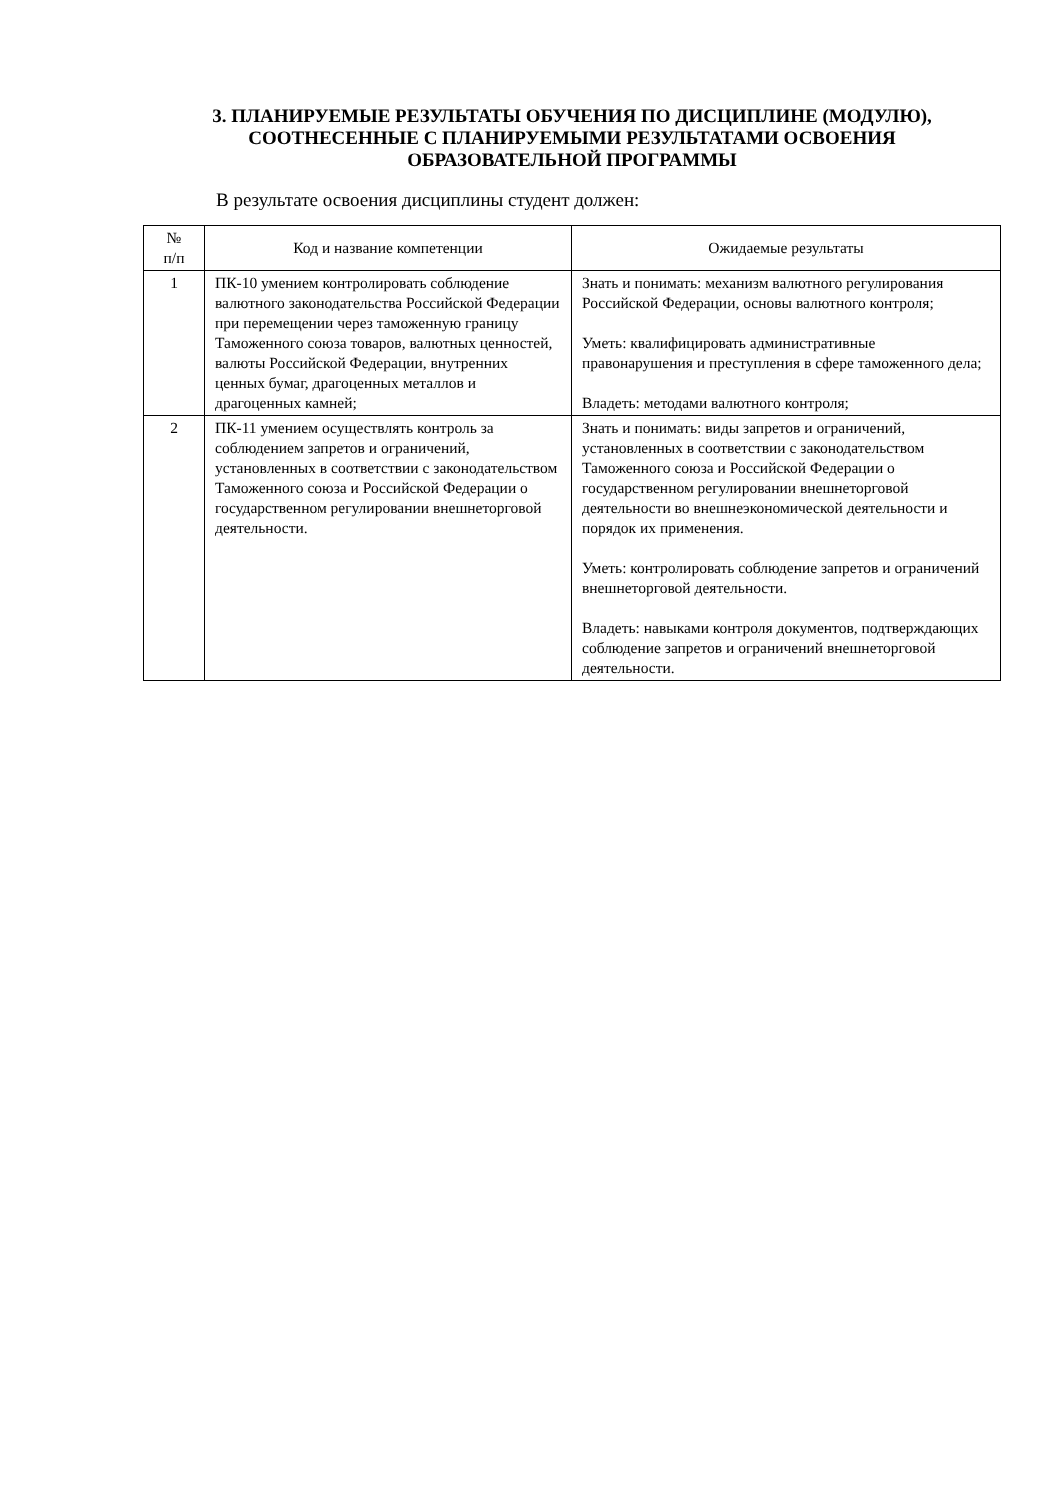3. ПЛАНИРУЕМЫЕ РЕЗУЛЬТАТЫ ОБУЧЕНИЯ ПО ДИСЦИПЛИНЕ (МОДУЛЮ),
СООТНЕСЕННЫЕ С ПЛАНИРУЕМЫМИ РЕЗУЛЬТАТАМИ ОСВОЕНИЯ
ОБРАЗОВАТЕЛЬНОЙ ПРОГРАММЫ
В результате освоения дисциплины студент должен:
| № п/п | Код и название компетенции | Ожидаемые результаты |
| --- | --- | --- |
| 1 | ПК-10 умением контролировать соблюдение валютного законодательства Российской Федерации при перемещении через таможенную границу Таможенного союза товаров, валютных ценностей, валюты Российской Федерации, внутренних ценных бумаг, драгоценных металлов и драгоценных камней; | Знать и понимать: механизм валютного регулирования Российской Федерации, основы валютного контроля; Уметь: квалифицировать административные правонарушения и преступления в сфере таможенного дела; Владеть: методами валютного контроля; |
| 2 | ПК-11 умением осуществлять контроль за соблюдением запретов и ограничений, установленных в соответствии с законодательством Таможенного союза и Российской Федерации о государственном регулировании внешнеторговой деятельности. | Знать и понимать: виды запретов и ограничений, установленных в соответствии с законодательством Таможенного союза и Российской Федерации о государственном регулировании внешнеторговой деятельности во внешнеэкономической деятельности и порядок их применения. Уметь: контролировать соблюдение запретов и ограничений внешнеторговой деятельности. Владеть: навыками контроля документов, подтверждающих соблюдение запретов и ограничений внешнеторговой деятельности. |